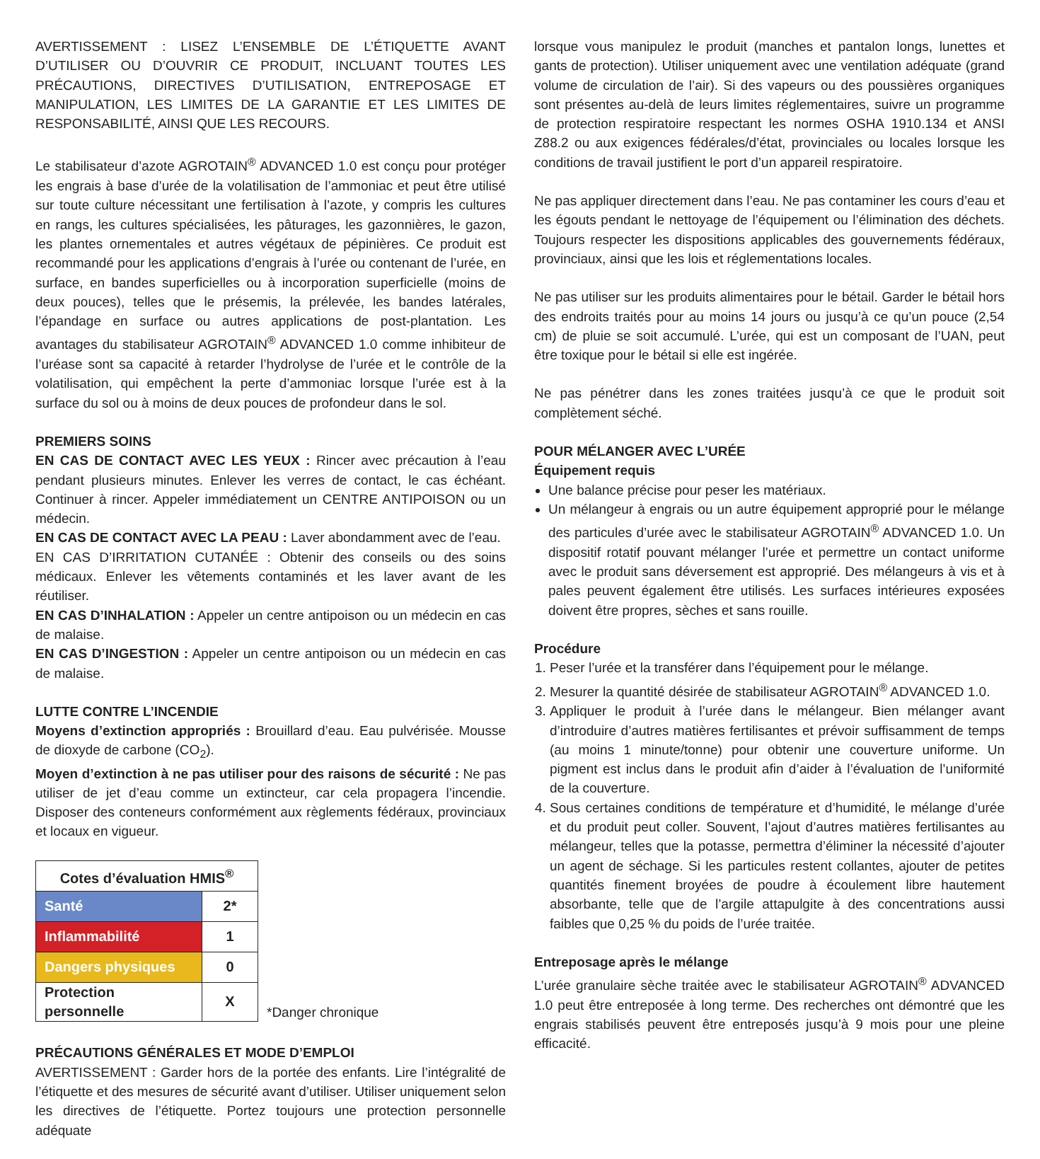AVERTISSEMENT : LISEZ L’ENSEMBLE DE L’ÉTIQUETTE AVANT D’UTILISER OU D’OUVRIR CE PRODUIT, INCLUANT TOUTES LES PRÉCAUTIONS, DIRECTIVES D’UTILISATION, ENTREPOSAGE ET MANIPULATION, LES LIMITES DE LA GARANTIE ET LES LIMITES DE RESPONSABILITÉ, AINSI QUE LES RECOURS.
Le stabilisateur d’azote AGROTAIN<sup>®</sup> ADVANCED 1.0 est conçu pour protéger les engrais à base d’urée de la volatilisation de l’ammoniac et peut être utilisé sur toute culture nécessitant une fertilisation à l’azote, y compris les cultures en rangs, les cultures spécialisées, les pâturages, les gazonnières, le gazon, les plantes ornementales et autres végétaux de pépinières. Ce produit est recommandé pour les applications d’engrais à l’urée ou contenant de l’urée, en surface, en bandes superficielles ou à incorporation superficielle (moins de deux pouces), telles que le présemis, la prélevée, les bandes latérales, l’épandage en surface ou autres applications de post-plantation. Les avantages du stabilisateur AGROTAIN<sup>®</sup> ADVANCED 1.0 comme inhibiteur de l’uréase sont sa capacité à retarder l’hydrolyse de l’urée et le contrôle de la volatilisation, qui empêchent la perte d’ammoniac lorsque l’urée est à la surface du sol ou à moins de deux pouces de profondeur dans le sol.
PREMIERS SOINS
EN CAS DE CONTACT AVEC LES YEUX : Rincer avec précaution à l’eau pendant plusieurs minutes. Enlever les verres de contact, le cas échéant. Continuer à rincer. Appeler immédiatement un CENTRE ANTIPOISON ou un médecin.
EN CAS DE CONTACT AVEC LA PEAU : Laver abondamment avec de l’eau.
EN CAS D’IRRITATION CUTANÉE : Obtenir des conseils ou des soins médicaux. Enlever les vêtements contaminés et les laver avant de les réutiliser.
EN CAS D’INHALATION : Appeler un centre antipoison ou un médecin en cas de malaise.
EN CAS D’INGESTION : Appeler un centre antipoison ou un médecin en cas de malaise.
LUTTE CONTRE L’INCENDIE
Moyens d’extinction appropriés : Brouillard d’eau. Eau pulvérisée. Mousse de dioxyde de carbone (CO<sub>2</sub>).
Moyen d’extinction à ne pas utiliser pour des raisons de sécurité : Ne pas utiliser de jet d’eau comme un extincteur, car cela propagera l’incendie. Disposer des conteneurs conformément aux règlements fédéraux, provinciaux et locaux en vigueur.
| Cotes d’évaluation HMIS<sup>®</sup> | |
| Santé | 2* |
| Inflammabilité | 1 |
| Dangers physiques | 0 |
| Protection personnelle | X |
*Danger chronique
PRÉCAUTIONS GÉNÉRALES ET MODE D’EMPLOI
AVERTISSEMENT : Garder hors de la portée des enfants. Lire l’intégralité de l’étiquette et des mesures de sécurité avant d’utiliser. Utiliser uniquement selon les directives de l’étiquette. Portez toujours une protection personnelle adéquate
lorsque vous manipulez le produit (manches et pantalon longs, lunettes et gants de protection). Utiliser uniquement avec une ventilation adéquate (grand volume de circulation de l’air). Si des vapeurs ou des poussières organiques sont présentes au-delà de leurs limites réglementaires, suivre un programme de protection respiratoire respectant les normes OSHA 1910.134 et ANSI Z88.2 ou aux exigences fédérales/d’état, provinciales ou locales lorsque les conditions de travail justifient le port d’un appareil respiratoire.
Ne pas appliquer directement dans l’eau. Ne pas contaminer les cours d’eau et les égouts pendant le nettoyage de l’équipement ou l’élimination des déchets. Toujours respecter les dispositions applicables des gouvernements fédéraux, provinciaux, ainsi que les lois et réglementations locales.
Ne pas utiliser sur les produits alimentaires pour le bétail. Garder le bétail hors des endroits traités pour au moins 14 jours ou jusqu’à ce qu’un pouce (2,54 cm) de pluie se soit accumulé. L’urée, qui est un composant de l’UAN, peut être toxique pour le bétail si elle est ingérée.
Ne pas pénétrer dans les zones traitées jusqu’à ce que le produit soit complètement séché.
POUR MÉLANGER AVEC L’URÉE
Équipement requis
Une balance précise pour peser les matériaux.
Un mélangeur à engrais ou un autre équipement approprié pour le mélange des particules d’urée avec le stabilisateur AGROTAIN<sup>®</sup> ADVANCED 1.0. Un dispositif rotatif pouvant mélanger l’urée et permettre un contact uniforme avec le produit sans déversement est approprié. Des mélangeurs à vis et à pales peuvent également être utilisés. Les surfaces intérieures exposées doivent être propres, sèches et sans rouille.
Procédure
1. Peser l’urée et la transférer dans l’équipement pour le mélange.
2. Mesurer la quantité désirée de stabilisateur AGROTAIN<sup>®</sup> ADVANCED 1.0.
3. Appliquer le produit à l’urée dans le mélangeur. Bien mélanger avant d’introduire d’autres matières fertilisantes et prévoir suffisamment de temps (au moins 1 minute/tonne) pour obtenir une couverture uniforme. Un pigment est inclus dans le produit afin d’aider à l’évaluation de l’uniformité de la couverture.
4. Sous certaines conditions de température et d’humidité, le mélange d’urée et du produit peut coller. Souvent, l’ajout d’autres matières fertilisantes au mélangeur, telles que la potasse, permettra d’éliminer la nécessité d’ajouter un agent de séchage. Si les particules restent collantes, ajouter de petites quantités finement broyées de poudre à écoulement libre hautement absorbante, telle que de l’argile attapulgite à des concentrations aussi faibles que 0,25 % du poids de l’urée traitée.
Entreposage après le mélange
L’urée granulaire sèche traitée avec le stabilisateur AGROTAIN<sup>®</sup> ADVANCED 1.0 peut être entreposée à long terme. Des recherches ont démontré que les engrais stabilisés peuvent être entreposés jusqu’à 9 mois pour une pleine efficacité.